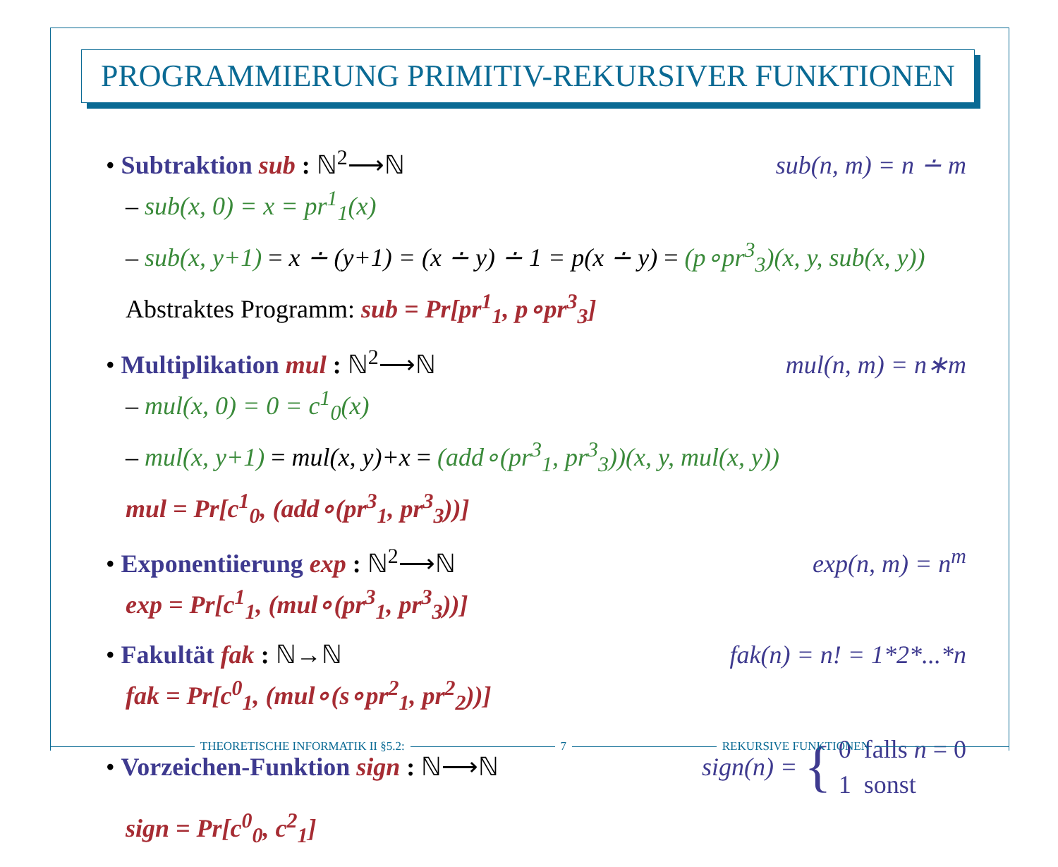PROGRAMMIERUNG PRIMITIV-REKURSIVER FUNKTIONEN
• Subtraktion sub : ℕ<sup>2</sup>⟶ℕ sub(n, m) = n ∸ m
– sub(x, 0) = x = pr<sup>1</sup><sub>1</sub>(x)
– sub(x, y+1) = x ∸ (y+1) = (x ∸ y) ∸ 1 = p(x ∸ y) = (p∘pr<sup>3</sup><sub>3</sub>)(x, y, sub(x, y))
Abstraktes Programm: sub = Pr[pr<sup>1</sup><sub>1</sub>, p∘pr<sup>3</sup><sub>3</sub>]
• Multiplikation mul : ℕ<sup>2</sup>⟶ℕ mul(n, m) = n∗m
– mul(x, 0) = 0 = c<sup>1</sup><sub>0</sub>(x)
– mul(x, y+1) = mul(x, y)+x = (add∘(pr<sup>3</sup><sub>1</sub>, pr<sup>3</sup><sub>3</sub>))(x, y, mul(x, y))
mul = Pr[c<sup>1</sup><sub>0</sub>, (add∘(pr<sup>3</sup><sub>1</sub>, pr<sup>3</sup><sub>3</sub>))]
• Exponentiierung exp : ℕ<sup>2</sup>⟶ℕ exp(n, m) = n<sup>m</sup>
exp = Pr[c<sup>1</sup><sub>1</sub>, (mul∘(pr<sup>3</sup><sub>1</sub>, pr<sup>3</sup><sub>3</sub>))]
• Fakultät fak : ℕ→ℕ fak(n) = n! = 1*2*...*n
fak = Pr[c<sup>0</sup><sub>1</sub>, (mul∘(s∘pr<sup>2</sup><sub>1</sub>, pr<sup>2</sup><sub>2</sub>))]
• Vorzeichen-Funktion sign : ℕ⟶ℕ sign(n) = { 0 falls n = 0
1 sonst
sign = Pr[c<sup>0</sup><sub>0</sub>, c<sup>2</sup><sub>1</sub>]
THEORETISCHE INFORMATIK II §5.2: 7 REKURSIVE FUNKTIONEN